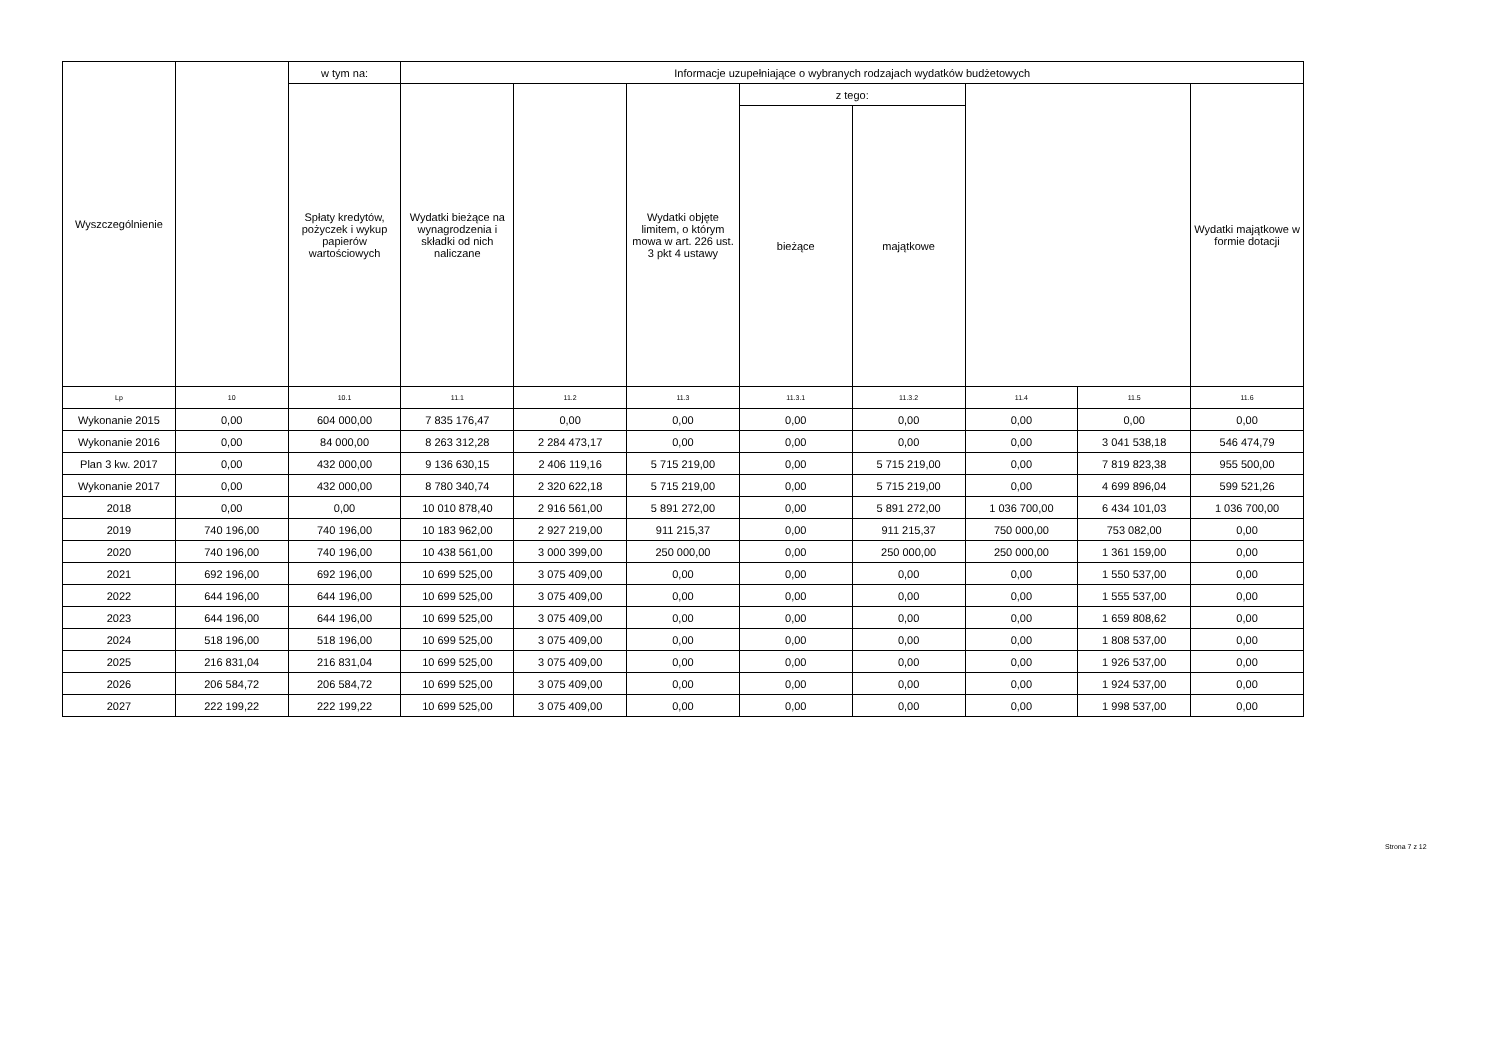| Wyszczególnienie | | w tym na: | Informacje uzupełniające o wybranych rodzajach wydatków budżetowych | | | | | | | |
| --- | --- | --- | --- | --- | --- | --- | --- | --- | --- | --- |
| | | Spłaty kredytów, pożyczek i wykup papierów wartościowych | Wydatki bieżące na wynagrodzenia i składki od nich naliczane | | Wydatki objęte limitem, o którym mowa w art. 226 ust. 3 pkt 4 ustawy | z tego: | | | | Wydatki majątkowe w formie dotacji |
| | | | | | | bieżące | majątkowe | | | |
| Lp | 10 | 10.1 | 11.1 | 11.2 | 11.3 | 11.3.1 | 11.3.2 | 11.4 | 11.5 | 11.6 |
| Wykonanie 2015 | 0,00 | 604 000,00 | 7 835 176,47 | 0,00 | 0,00 | 0,00 | 0,00 | 0,00 | 0,00 | 0,00 |
| Wykonanie 2016 | 0,00 | 84 000,00 | 8 263 312,28 | 2 284 473,17 | 0,00 | 0,00 | 0,00 | 0,00 | 3 041 538,18 | 546 474,79 |
| Plan 3 kw. 2017 | 0,00 | 432 000,00 | 9 136 630,15 | 2 406 119,16 | 5 715 219,00 | 0,00 | 5 715 219,00 | 0,00 | 7 819 823,38 | 955 500,00 |
| Wykonanie 2017 | 0,00 | 432 000,00 | 8 780 340,74 | 2 320 622,18 | 5 715 219,00 | 0,00 | 5 715 219,00 | 0,00 | 4 699 896,04 | 599 521,26 |
| 2018 | 0,00 | 0,00 | 10 010 878,40 | 2 916 561,00 | 5 891 272,00 | 0,00 | 5 891 272,00 | 1 036 700,00 | 6 434 101,03 | 1 036 700,00 |
| 2019 | 740 196,00 | 740 196,00 | 10 183 962,00 | 2 927 219,00 | 911 215,37 | 0,00 | 911 215,37 | 750 000,00 | 753 082,00 | 0,00 |
| 2020 | 740 196,00 | 740 196,00 | 10 438 561,00 | 3 000 399,00 | 250 000,00 | 0,00 | 250 000,00 | 250 000,00 | 1 361 159,00 | 0,00 |
| 2021 | 692 196,00 | 692 196,00 | 10 699 525,00 | 3 075 409,00 | 0,00 | 0,00 | 0,00 | 0,00 | 1 550 537,00 | 0,00 |
| 2022 | 644 196,00 | 644 196,00 | 10 699 525,00 | 3 075 409,00 | 0,00 | 0,00 | 0,00 | 0,00 | 1 555 537,00 | 0,00 |
| 2023 | 644 196,00 | 644 196,00 | 10 699 525,00 | 3 075 409,00 | 0,00 | 0,00 | 0,00 | 0,00 | 1 659 808,62 | 0,00 |
| 2024 | 518 196,00 | 518 196,00 | 10 699 525,00 | 3 075 409,00 | 0,00 | 0,00 | 0,00 | 0,00 | 1 808 537,00 | 0,00 |
| 2025 | 216 831,04 | 216 831,04 | 10 699 525,00 | 3 075 409,00 | 0,00 | 0,00 | 0,00 | 0,00 | 1 926 537,00 | 0,00 |
| 2026 | 206 584,72 | 206 584,72 | 10 699 525,00 | 3 075 409,00 | 0,00 | 0,00 | 0,00 | 0,00 | 1 924 537,00 | 0,00 |
| 2027 | 222 199,22 | 222 199,22 | 10 699 525,00 | 3 075 409,00 | 0,00 | 0,00 | 0,00 | 0,00 | 1 998 537,00 | 0,00 |
Strona 7 z 12